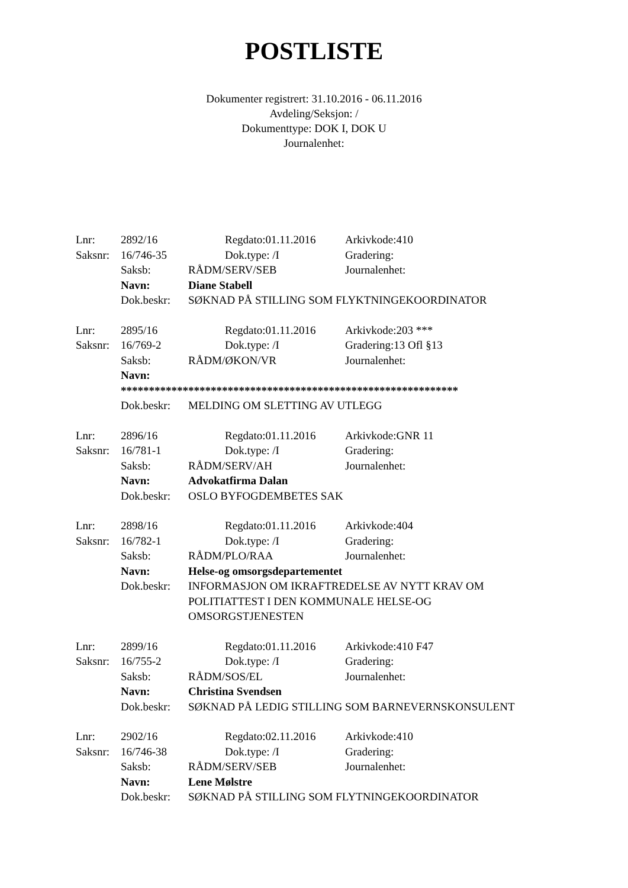POSTLISTE
Dokumenter registrert: 31.10.2016 - 06.11.2016
Avdeling/Seksjon: /
Dokumenttype: DOK I, DOK U
Journalenhet:
Lnr: 2892/16 Regdato:01.11.2016 Arkivkode:410
Saksnr: 16/746-35 Dok.type: /I Gradering:
Saksb: RÅDM/SERV/SEB Journalenhet:
Navn: Diane Stabell
Dok.beskr: SØKNAD PÅ STILLING SOM FLYKTNINGEKOORDINATOR
Lnr: 2895/16 Regdato:01.11.2016 Arkivkode:203 ***
Saksnr: 16/769-2 Dok.type: /I Gradering:13 Ofl §13
Saksb: RÅDM/ØKON/VR Journalenhet:
Navn:
************************************************************
Dok.beskr: MELDING OM SLETTING AV UTLEGG
Lnr: 2896/16 Regdato:01.11.2016 Arkivkode:GNR 11
Saksnr: 16/781-1 Dok.type: /I Gradering:
Saksb: RÅDM/SERV/AH Journalenhet:
Navn: Advokatfirma Dalan
Dok.beskr: OSLO BYFOGDEMBETES SAK
Lnr: 2898/16 Regdato:01.11.2016 Arkivkode:404
Saksnr: 16/782-1 Dok.type: /I Gradering:
Saksb: RÅDM/PLO/RAA Journalenhet:
Navn: Helse-og omsorgsdepartementet
Dok.beskr: INFORMASJON OM IKRAFTREDELSE AV NYTT KRAV OM POLITIATTEST I DEN KOMMUNALE HELSE-OG OMSORGSTJENESTEN
Lnr: 2899/16 Regdato:01.11.2016 Arkivkode:410 F47
Saksnr: 16/755-2 Dok.type: /I Gradering:
Saksb: RÅDM/SOS/EL Journalenhet:
Navn: Christina Svendsen
Dok.beskr: SØKNAD PÅ LEDIG STILLING SOM BARNEVERNSKONSULENT
Lnr: 2902/16 Regdato:02.11.2016 Arkivkode:410
Saksnr: 16/746-38 Dok.type: /I Gradering:
Saksb: RÅDM/SERV/SEB Journalenhet:
Navn: Lene Mølstre
Dok.beskr: SØKNAD PÅ STILLING SOM FLYTNINGEKOORDINATOR